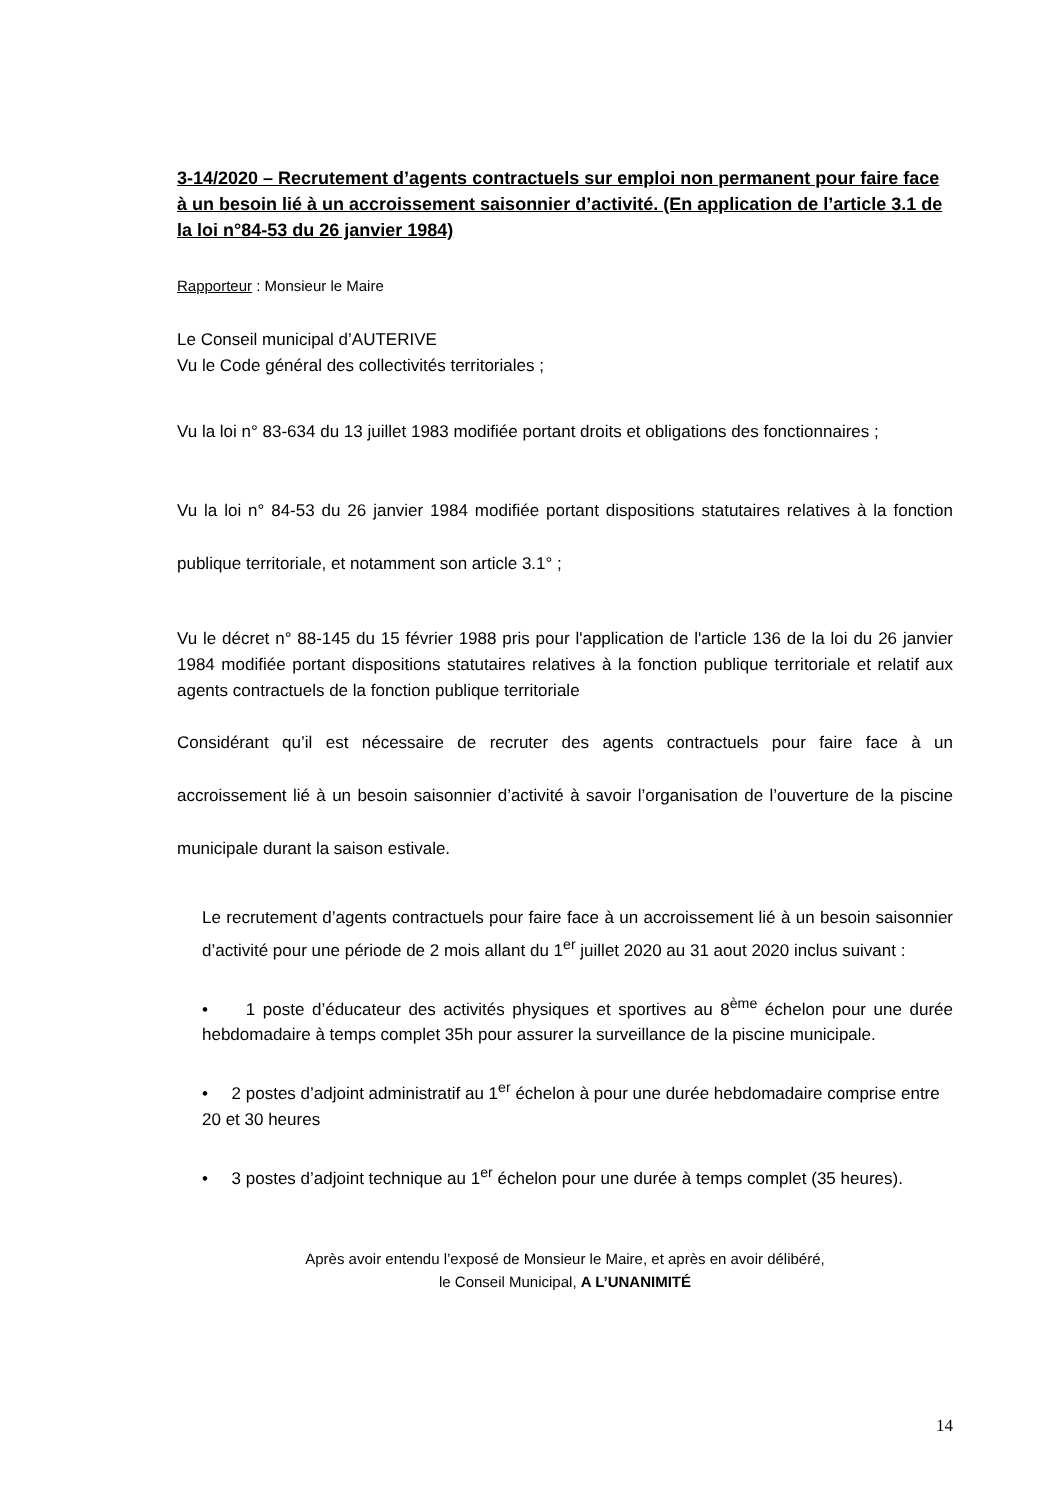3-14/2020 – Recrutement d’agents contractuels sur emploi non permanent pour faire face à un besoin lié à un accroissement saisonnier d’activité. (En application de l’article 3.1 de la loi n°84-53 du 26 janvier 1984)
Rapporteur : Monsieur le Maire
Le Conseil municipal d’AUTERIVE
Vu le Code général des collectivités territoriales ;
Vu la loi n° 83-634 du 13 juillet 1983 modifiée portant droits et obligations des fonctionnaires ;
Vu la loi n° 84-53 du 26 janvier 1984 modifiée portant dispositions statutaires relatives à la fonction publique territoriale, et notamment son article 3.1° ;
Vu le décret n° 88-145 du 15 février 1988 pris pour l'application de l'article 136 de la loi du 26 janvier 1984 modifiée portant dispositions statutaires relatives à la fonction publique territoriale et relatif aux agents contractuels de la fonction publique territoriale
Considérant qu’il est nécessaire de recruter des agents contractuels pour faire face à un accroissement lié à un besoin saisonnier d’activité à savoir l’organisation de l’ouverture de la piscine municipale durant la saison estivale.
Le recrutement d’agents contractuels pour faire face à un accroissement lié à un besoin saisonnier d’activité pour une période de 2 mois allant du 1<sup>er</sup> juillet 2020 au 31 aout 2020 inclus suivant :
• 1 poste d’éducateur des activités physiques et sportives au 8<sup>ème</sup> échelon pour une durée hebdomadaire à temps complet 35h pour assurer la surveillance de la piscine municipale.
• 2 postes d’adjoint administratif au 1<sup>er</sup> échelon à pour une durée hebdomadaire comprise entre 20 et 30 heures
• 3 postes d’adjoint technique au 1<sup>er</sup> échelon pour une durée à temps complet (35 heures).
Après avoir entendu l’exposé de Monsieur le Maire, et après en avoir délibéré,
le Conseil Municipal, A L’UNANIMITÉ
14